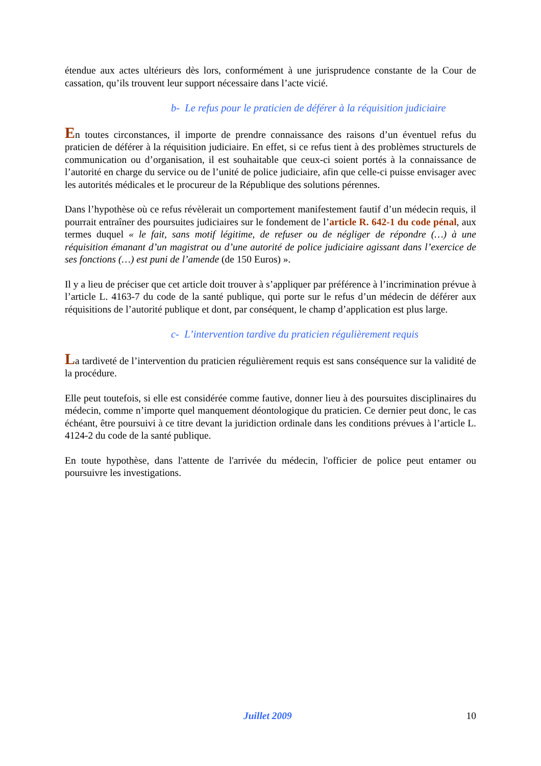étendue aux actes ultérieurs dès lors, conformément à une jurisprudence constante de la Cour de cassation, qu’ils trouvent leur support nécessaire dans l’acte vicié.
b- Le refus pour le praticien de déférer à la réquisition judiciaire
En toutes circonstances, il importe de prendre connaissance des raisons d’un éventuel refus du praticien de déférer à la réquisition judiciaire. En effet, si ce refus tient à des problèmes structurels de communication ou d’organisation, il est souhaitable que ceux-ci soient portés à la connaissance de l’autorité en charge du service ou de l’unité de police judiciaire, afin que celle-ci puisse envisager avec les autorités médicales et le procureur de la République des solutions pérennes.
Dans l’hypothèse où ce refus révèlerait un comportement manifestement fautif d’un médecin requis, il pourrait entraîner des poursuites judiciaires sur le fondement de l’article R. 642-1 du code pénal, aux termes duquel « le fait, sans motif légitime, de refuser ou de négliger de répondre (…) à une réquisition émanant d’un magistrat ou d’une autorité de police judiciaire agissant dans l’exercice de ses fonctions (…) est puni de l’amende (de 150 Euros) ».
Il y a lieu de préciser que cet article doit trouver à s’appliquer par préférence à l’incrimination prévue à l’article L. 4163-7 du code de la santé publique, qui porte sur le refus d’un médecin de déférer aux réquisitions de l’autorité publique et dont, par conséquent, le champ d’application est plus large.
c- L’intervention tardive du praticien régulièrement requis
La tardiveté de l’intervention du praticien régulièrement requis est sans conséquence sur la validité de la procédure.
Elle peut toutefois, si elle est considérée comme fautive, donner lieu à des poursuites disciplinaires du médecin, comme n’importe quel manquement déontologique du praticien. Ce dernier peut donc, le cas échéant, être poursuivi à ce titre devant la juridiction ordinale dans les conditions prévues à l’article L. 4124-2 du code de la santé publique.
En toute hypothèse, dans l'attente de l'arrivée du médecin, l'officier de police peut entamer ou poursuivre les investigations.
Juillet 2009 10